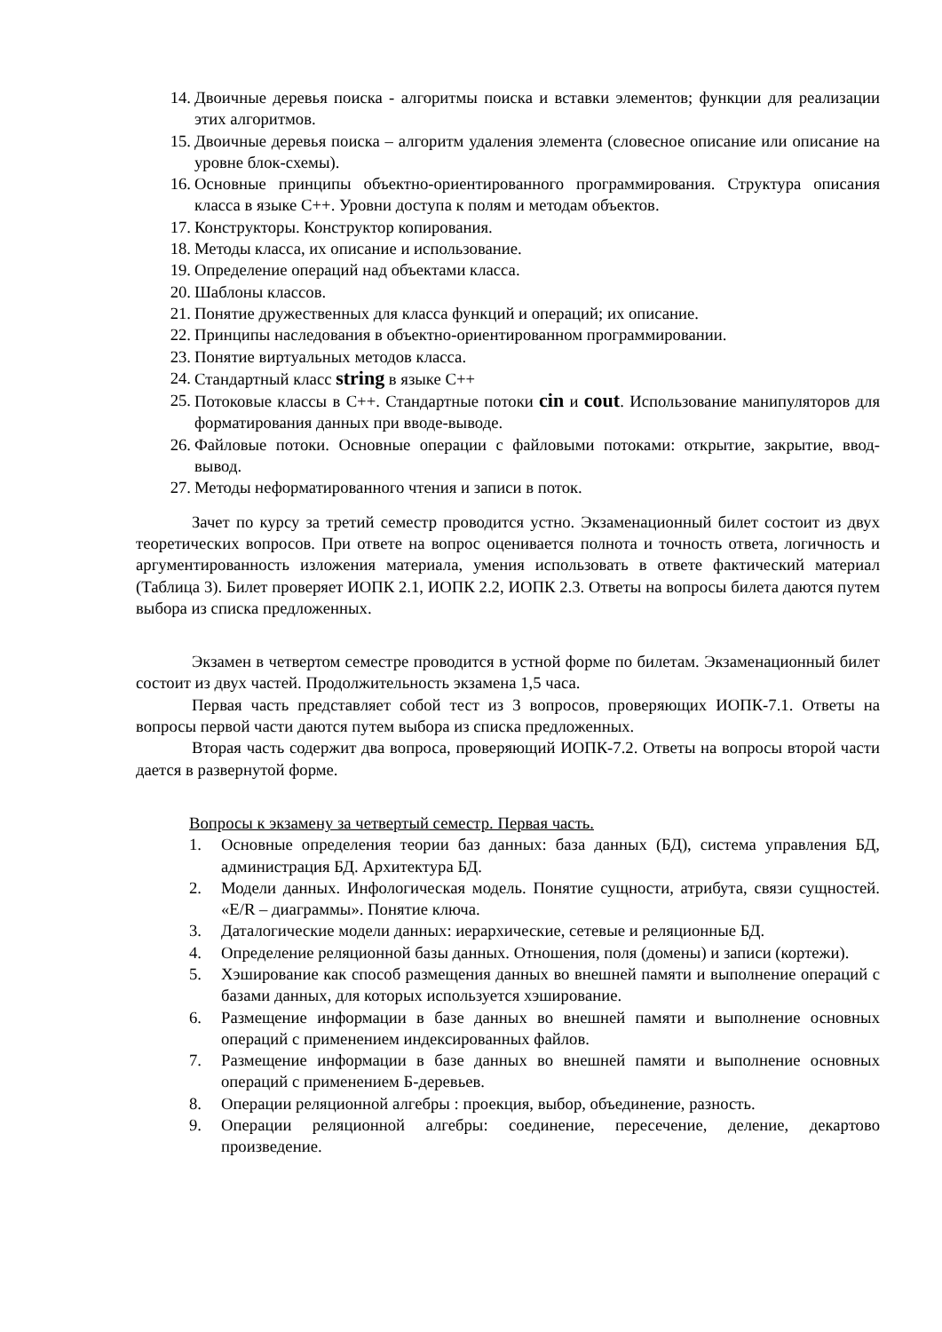14. Двоичные деревья поиска - алгоритмы поиска и вставки элементов; функции для реализации этих алгоритмов.
15. Двоичные деревья поиска – алгоритм удаления элемента (словесное описание или описание на уровне блок-схемы).
16. Основные принципы объектно-ориентированного программирования. Структура описания класса в языке С++. Уровни доступа к полям и методам объектов.
17. Конструкторы. Конструктор копирования.
18. Методы класса, их описание и использование.
19. Определение операций над объектами класса.
20. Шаблоны классов.
21. Понятие дружественных для класса функций и операций; их описание.
22. Принципы наследования в объектно-ориентированном программировании.
23. Понятие виртуальных методов класса.
24. Стандартный класс string в языке С++
25. Потоковые классы в С++. Стандартные потоки cin и cout. Использование манипуляторов для форматирования данных при вводе-выводе.
26. Файловые потоки. Основные операции с файловыми потоками: открытие, закрытие, ввод-вывод.
27. Методы неформатированного чтения и записи в поток.
Зачет по курсу за третий семестр проводится устно. Экзаменационный билет состоит из двух теоретических вопросов. При ответе на вопрос оценивается полнота и точность ответа, логичность и аргументированность изложения материала, умения использовать в ответе фактический материал (Таблица 3). Билет проверяет ИОПК 2.1, ИОПК 2.2, ИОПК 2.3. Ответы на вопросы билета даются путем выбора из списка предложенных.
Экзамен в четвертом семестре проводится в устной форме по билетам. Экзаменационный билет состоит из двух частей. Продолжительность экзамена 1,5 часа.
Первая часть представляет собой тест из 3 вопросов, проверяющих ИОПК-7.1. Ответы на вопросы первой части даются путем выбора из списка предложенных.
Вторая часть содержит два вопроса, проверяющий ИОПК-7.2. Ответы на вопросы второй части дается в развернутой форме.
Вопросы к экзамену за четвертый семестр. Первая часть.
1. Основные определения теории баз данных: база данных (БД), система управления БД, администрация БД. Архитектура БД.
2. Модели данных. Инфологическая модель. Понятие сущности, атрибута, связи сущностей. «E/R – диаграммы». Понятие ключа.
3. Даталогические модели данных: иерархические, сетевые и реляционные БД.
4. Определение реляционной базы данных. Отношения, поля (домены) и записи (кортежи).
5. Хэширование как способ размещения данных во внешней памяти и выполнение операций с базами данных, для которых используется хэширование.
6. Размещение информации в базе данных во внешней памяти и выполнение основных операций с применением индексированных файлов.
7. Размещение информации в базе данных во внешней памяти и выполнение основных операций с применением Б-деревьев.
8. Операции реляционной алгебры : проекция, выбор, объединение, разность.
9. Операции реляционной алгебры: соединение, пересечение, деление, декартово произведение.